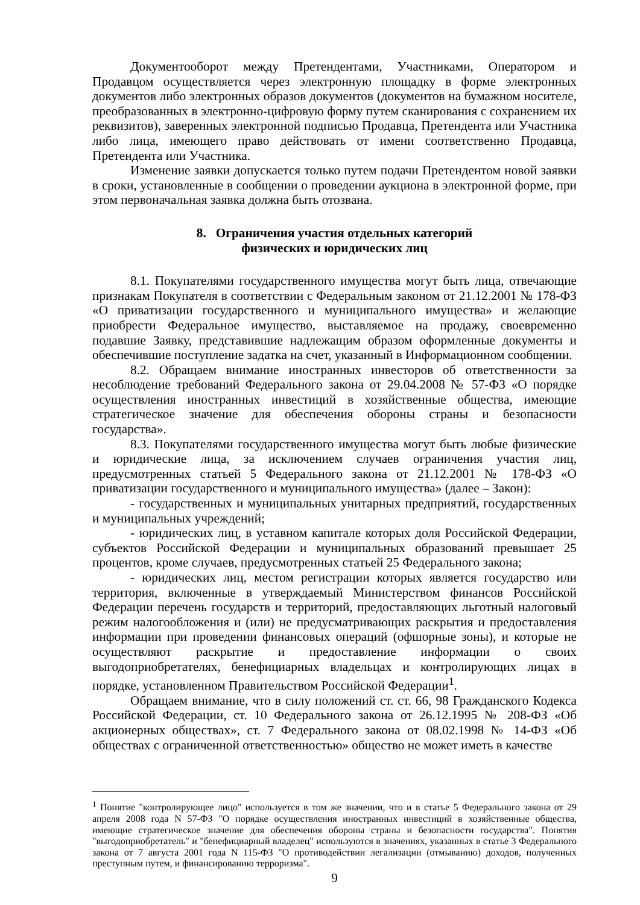Документооборот между Претендентами, Участниками, Оператором и Продавцом осуществляется через электронную площадку в форме электронных документов либо электронных образов документов (документов на бумажном носителе, преобразованных в электронно-цифровую форму путем сканирования с сохранением их реквизитов), заверенных электронной подписью Продавца, Претендента или Участника либо лица, имеющего право действовать от имени соответственно Продавца, Претендента или Участника.
Изменение заявки допускается только путем подачи Претендентом новой заявки в сроки, установленные в сообщении о проведении аукциона в электронной форме, при этом первоначальная заявка должна быть отозвана.
8. Ограничения участия отдельных категорий
физических и юридических лиц
8.1. Покупателями государственного имущества могут быть лица, отвечающие признакам Покупателя в соответствии с Федеральным законом от 21.12.2001 № 178-ФЗ «О приватизации государственного и муниципального имущества» и желающие приобрести Федеральное имущество, выставляемое на продажу, своевременно подавшие Заявку, представившие надлежащим образом оформленные документы и обеспечившие поступление задатка на счет, указанный в Информационном сообщении.
8.2. Обращаем внимание иностранных инвесторов об ответственности за несоблюдение требований Федерального закона от 29.04.2008 № 57-ФЗ «О порядке осуществления иностранных инвестиций в хозяйственные общества, имеющие стратегическое значение для обеспечения обороны страны и безопасности государства».
8.3. Покупателями государственного имущества могут быть любые физические и юридические лица, за исключением случаев ограничения участия лиц, предусмотренных статьей 5 Федерального закона от 21.12.2001 № 178-ФЗ «О приватизации государственного и муниципального имущества» (далее – Закон):
- государственных и муниципальных унитарных предприятий, государственных и муниципальных учреждений;
- юридических лиц, в уставном капитале которых доля Российской Федерации, субъектов Российской Федерации и муниципальных образований превышает 25 процентов, кроме случаев, предусмотренных статьей 25 Федерального закона;
- юридических лиц, местом регистрации которых является государство или территория, включенные в утверждаемый Министерством финансов Российской Федерации перечень государств и территорий, предоставляющих льготный налоговый режим налогообложения и (или) не предусматривающих раскрытия и предоставления информации при проведении финансовых операций (офшорные зоны), и которые не осуществляют раскрытие и предоставление информации о своих выгодоприобретателях, бенефициарных владельцах и контролирующих лицах в порядке, установленном Правительством Российской Федерации<sup>1</sup>.
Обращаем внимание, что в силу положений ст. ст. 66, 98 Гражданского Кодекса Российской Федерации, ст. 10 Федерального закона от 26.12.1995 № 208-ФЗ «Об акционерных обществах», ст. 7 Федерального закона от 08.02.1998 № 14-ФЗ «Об обществах с ограниченной ответственностью» общество не может иметь в качестве
<sup>1</sup> Понятие "контролирующее лицо" используется в том же значении, что и в статье 5 Федерального закона от 29 апреля 2008 года N 57-ФЗ "О порядке осуществления иностранных инвестиций в хозяйственные общества, имеющие стратегическое значение для обеспечения обороны страны и безопасности государства". Понятия "выгодоприобретатель" и "бенефициарный владелец" используются в значениях, указанных в статье 3 Федерального закона от 7 августа 2001 года N 115-ФЗ "О противодействии легализации (отмыванию) доходов, полученных преступным путем, и финансированию терроризма".
9